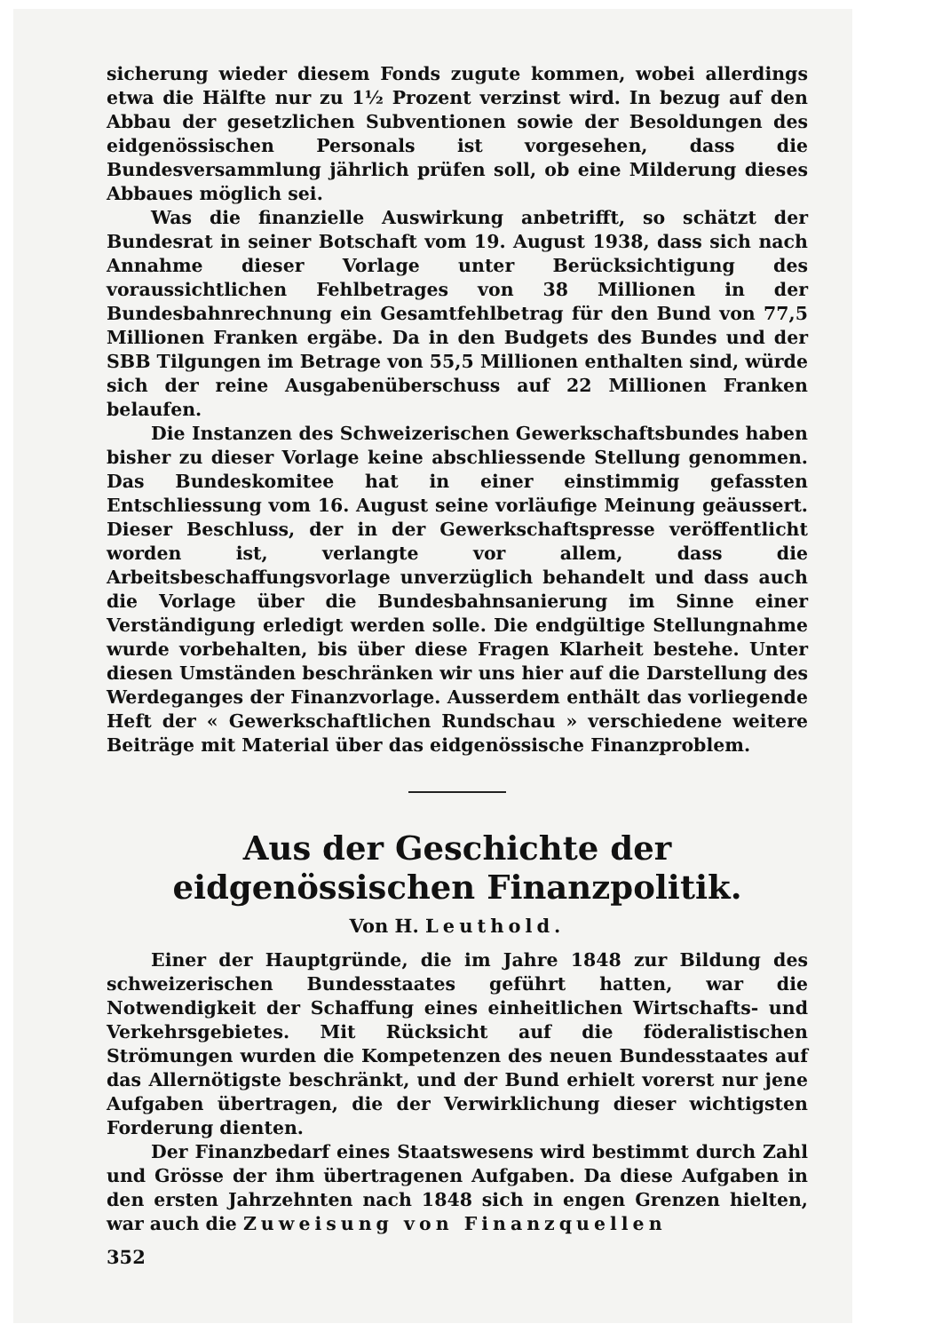sicherung wieder diesem Fonds zugute kommen, wobei allerdings etwa die Hälfte nur zu 1½ Prozent verzinst wird. In bezug auf den Abbau der gesetzlichen Subventionen sowie der Besoldungen des eidgenössischen Personals ist vorgesehen, dass die Bundesversammlung jährlich prüfen soll, ob eine Milderung dieses Abbaues möglich sei.
Was die finanzielle Auswirkung anbetrifft, so schätzt der Bundesrat in seiner Botschaft vom 19. August 1938, dass sich nach Annahme dieser Vorlage unter Berücksichtigung des voraussichtlichen Fehlbetrages von 38 Millionen in der Bundesbahnrechnung ein Gesamtfehlbetrag für den Bund von 77,5 Millionen Franken ergäbe. Da in den Budgets des Bundes und der SBB Tilgungen im Betrage von 55,5 Millionen enthalten sind, würde sich der reine Ausgabenüberschuss auf 22 Millionen Franken belaufen.
Die Instanzen des Schweizerischen Gewerkschaftsbundes haben bisher zu dieser Vorlage keine abschliessende Stellung genommen. Das Bundeskomitee hat in einer einstimmig gefassten Entschliessung vom 16. August seine vorläufige Meinung geäussert. Dieser Beschluss, der in der Gewerkschaftspresse veröffentlicht worden ist, verlangte vor allem, dass die Arbeitsbeschaffungsvorlage unverzüglich behandelt und dass auch die Vorlage über die Bundesbahnsanierung im Sinne einer Verständigung erledigt werden solle. Die endgültige Stellungnahme wurde vorbehalten, bis über diese Fragen Klarheit bestehe. Unter diesen Umständen beschränken wir uns hier auf die Darstellung des Werdeganges der Finanzvorlage. Ausserdem enthält das vorliegende Heft der « Gewerkschaftlichen Rundschau » verschiedene weitere Beiträge mit Material über das eidgenössische Finanzproblem.
Aus der Geschichte der eidgenössischen Finanzpolitik.
Von H. Leuthold.
Einer der Hauptgründe, die im Jahre 1848 zur Bildung des schweizerischen Bundesstaates geführt hatten, war die Notwendigkeit der Schaffung eines einheitlichen Wirtschafts- und Verkehrsgebietes. Mit Rücksicht auf die föderalistischen Strömungen wurden die Kompetenzen des neuen Bundesstaates auf das Allernötigste beschränkt, und der Bund erhielt vorerst nur jene Aufgaben übertragen, die der Verwirklichung dieser wichtigsten Forderung dienten.
Der Finanzbedarf eines Staatswesens wird bestimmt durch Zahl und Grösse der ihm übertragenen Aufgaben. Da diese Aufgaben in den ersten Jahrzehnten nach 1848 sich in engen Grenzen hielten, war auch die Zuweisung von Finanzquellen
352